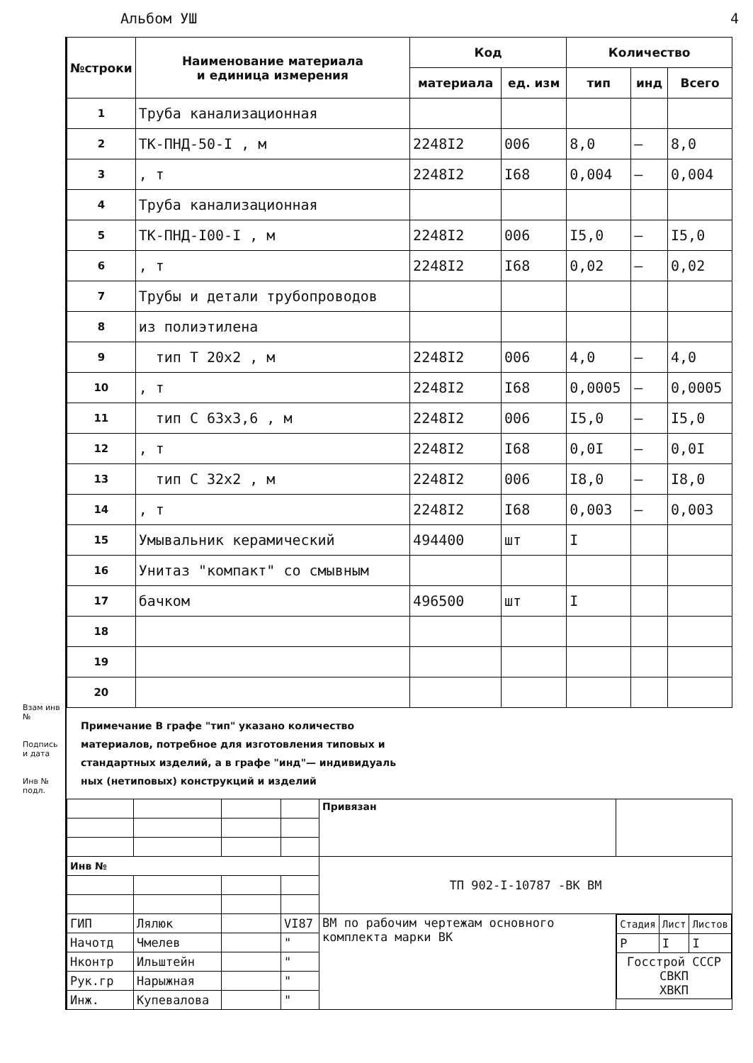Альбом УШ 4
Взам инв №
Подпись и дата
Инв № подл.
| №строки | Наименование материала и единица измерения | Код | | Количество | | |
| --- | --- | --- | --- | --- | --- | --- |
| | | материала | ед. изм | тип | инд | Всего |
| 1 | Труба канализационная | | | | | |
| 2 | ТК-ПНД-50-I , м | 2248I2 | 006 | 8,0 | – | 8,0 |
| 3 | , т | 2248I2 | I68 | 0,004 | – | 0,004 |
| 4 | Труба канализационная | | | | | |
| 5 | ТК-ПНД-I00-I , м | 2248I2 | 006 | I5,0 | – | I5,0 |
| 6 | , т | 2248I2 | I68 | 0,02 | – | 0,02 |
| 7 | Трубы и детали трубопроводов | | | | | |
| 8 | из полиэтилена | | | | | |
| 9 | тип Т 20х2 , м | 2248I2 | 006 | 4,0 | – | 4,0 |
| 10 | , т | 2248I2 | I68 | 0,0005 | – | 0,0005 |
| 11 | тип С 63х3,6 , м | 2248I2 | 006 | I5,0 | – | I5,0 |
| 12 | , т | 2248I2 | I68 | 0,0I | – | 0,0I |
| 13 | тип С 32х2 , м | 2248I2 | 006 | I8,0 | – | I8,0 |
| 14 | , т | 2248I2 | I68 | 0,003 | – | 0,003 |
| 15 | Умывальник керамический | 494400 | шт | I | | |
| 16 | Унитаз "компакт" со смывным | | | | | |
| 17 | бачком | 496500 | шт | I | | |
| 18 | | | | | | |
| 19 | | | | | | |
| 20 | | | | | | |
Примечание В графе "тип" указано количество
материалов, потребное для изготовления типовых и
стандартных изделий, а в графе "инд"— индивидуаль
ных (нетиповых) конструкций и изделий
| | | | | Привязан | |
| Инв № | | | | ТП 902-I-10787 -ВК ВМ | |
| ГИП | Лялюк | | VI87 | ВМ по рабочим чертежам основного комплекта марки ВК | / Стадия / Лист / Листов / / Р / I / I / / Госстрой СССР СВКП ХВКП / / / |
| Начотд | Чмелев | | " | | |
| Нконтр | Ильштейн | | " | | |
| Рук.гр | Нарыжная | | " | | |
| Инж. | Купевалова | | " | | |